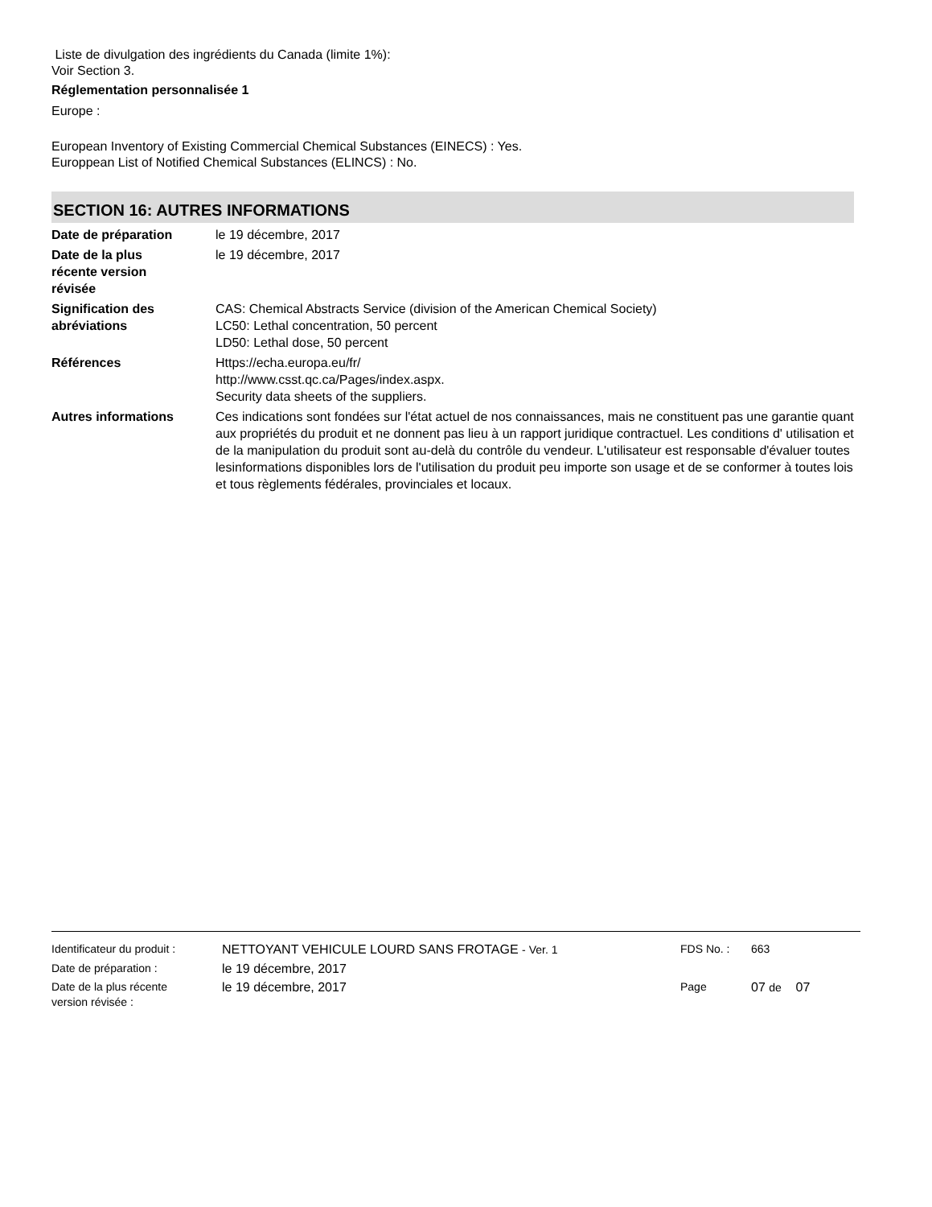Liste de divulgation des ingrédients du Canada (limite 1%):
Voir Section 3.
Réglementation personnalisée 1
Europe :
European Inventory of Existing Commercial Chemical Substances (EINECS) : Yes.
Europpean List of Notified Chemical Substances (ELINCS) : No.
SECTION 16: AUTRES INFORMATIONS
Date de préparation le 19 décembre, 2017
Date de la plus
récente version
révisée
le 19 décembre, 2017
Signification des
abréviations
CAS: Chemical Abstracts Service (division of the American Chemical Society)
LC50: Lethal concentration, 50 percent
LD50: Lethal dose, 50 percent
Références Https://echa.europa.eu/fr/
http://www.csst.qc.ca/Pages/index.aspx.
Security data sheets of the suppliers.
Autres informations Ces indications sont fondées sur l'état actuel de nos connaissances, mais ne constituent pas une garantie quant aux propriétés du produit et ne donnent pas lieu à un rapport juridique contractuel. Les conditions d' utilisation et de la manipulation du produit sont au-delà du contrôle du vendeur. L'utilisateur est responsable d'évaluer toutes lesinformations disponibles lors de l'utilisation du produit peu importe son usage et de se conformer à toutes lois et tous règlements fédérales, provinciales et locaux.
Identificateur du produit :
NETTOYANT VEHICULE LOURD SANS FROTAGE - Ver. 1 FDS No. : 663
Date de préparation : le 19 décembre, 2017
Date de la plus récente
version révisée :
le 19 décembre, 2017 Page 07 de 07